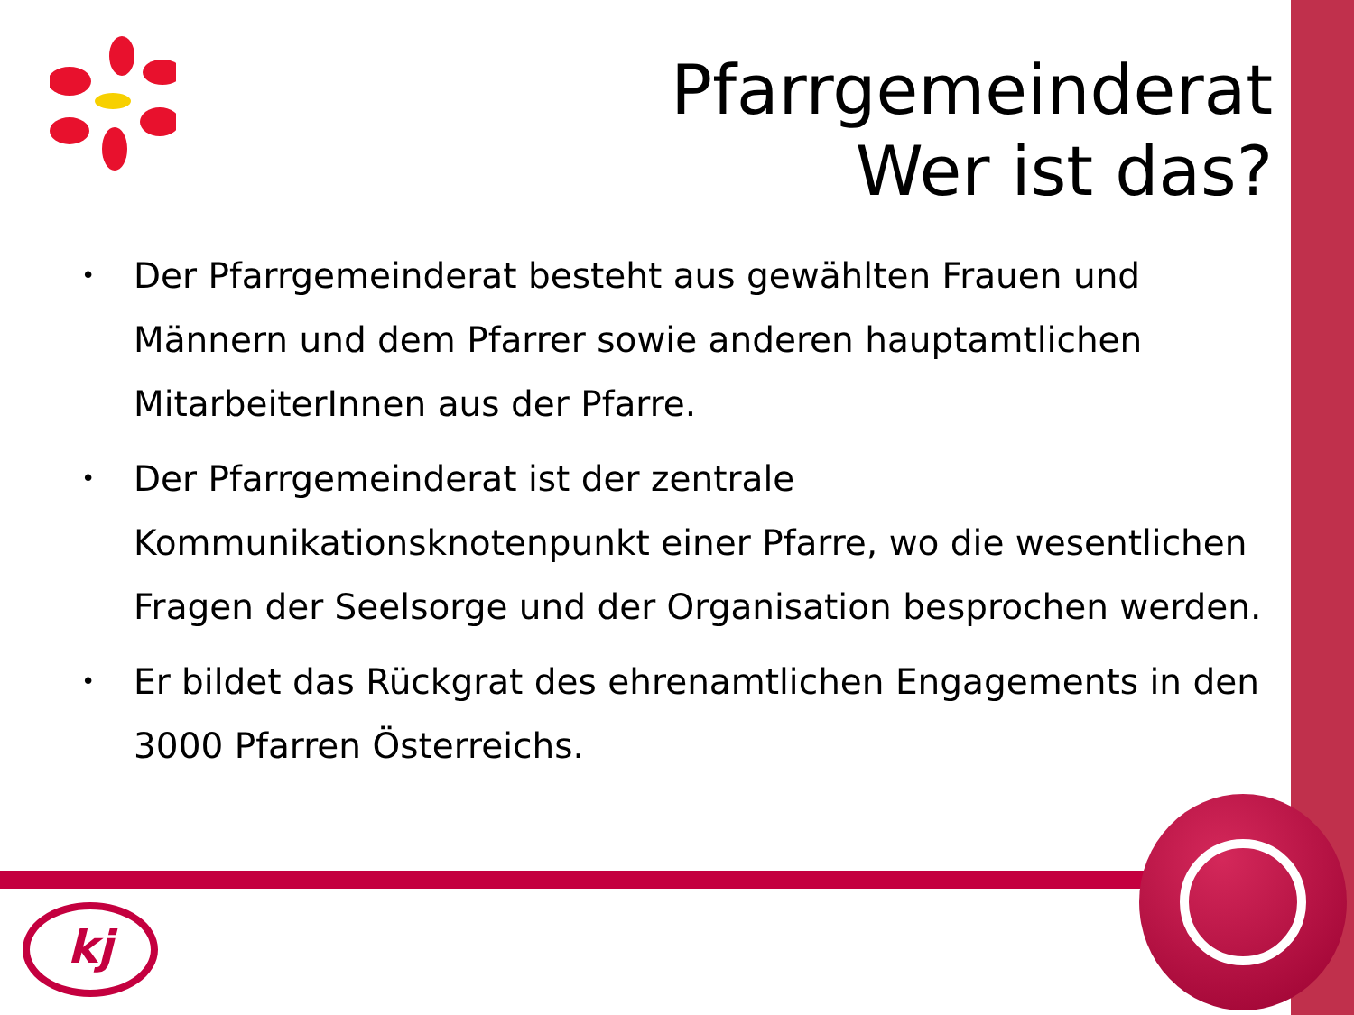Pfarrgemeinderat
Wer ist das?
• Der Pfarrgemeinderat besteht aus gewählten Frauen und Männern und dem Pfarrer sowie anderen hauptamtlichen MitarbeiterInnen aus der Pfarre.
• Der Pfarrgemeinderat ist der zentrale Kommunikationsknotenpunkt einer Pfarre, wo die wesentlichen Fragen der Seelsorge und der Organisation besprochen werden.
• Er bildet das Rückgrat des ehrenamtlichen Engagements in den 3000 Pfarren Österreichs.
kj